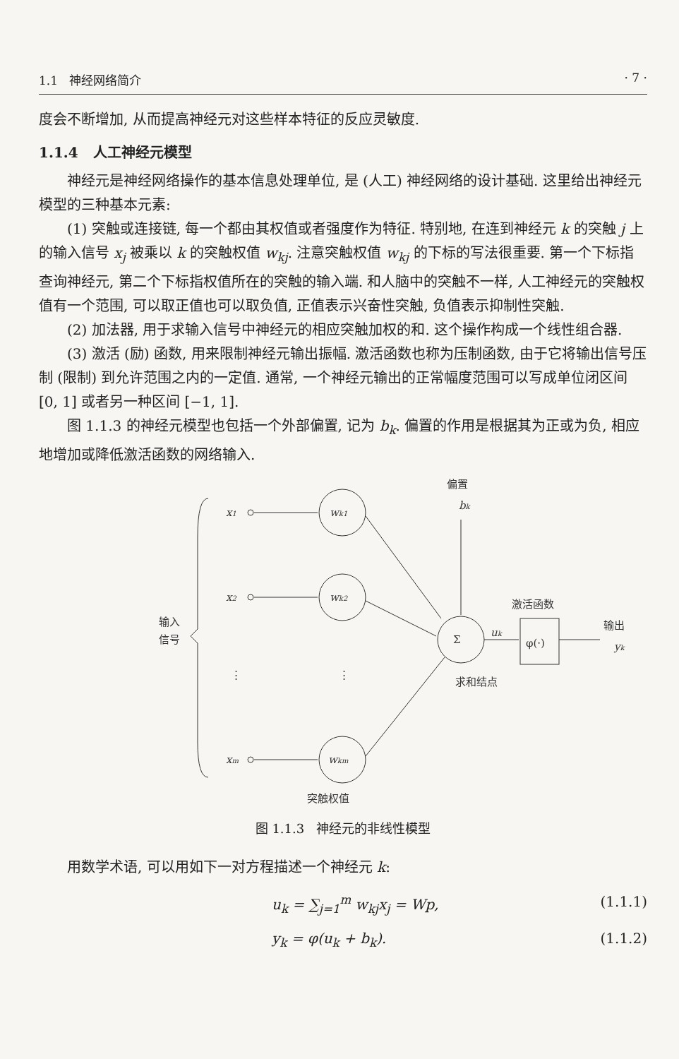1.1 神经网络简介 · 7 ·
度会不断增加, 从而提高神经元对这些样本特征的反应灵敏度.
1.1.4 人工神经元模型
神经元是神经网络操作的基本信息处理单位, 是 (人工) 神经网络的设计基础. 这里给出神经元模型的三种基本元素:
(1) 突触或连接链, 每一个都由其权值或者强度作为特征. 特别地, 在连到神经元 k 的突触 j 上的输入信号 x<sub>j</sub> 被乘以 k 的突触权值 w<sub>kj</sub>. 注意突触权值 w<sub>kj</sub> 的下标的写法很重要. 第一个下标指查询神经元, 第二个下标指权值所在的突触的输入端. 和人脑中的突触不一样, 人工神经元的突触权值有一个范围, 可以取正值也可以取负值, 正值表示兴奋性突触, 负值表示抑制性突触.
(2) 加法器, 用于求输入信号中神经元的相应突触加权的和. 这个操作构成一个线性组合器.
(3) 激活 (励) 函数, 用来限制神经元输出振幅. 激活函数也称为压制函数, 由于它将输出信号压制 (限制) 到允许范围之内的一定值. 通常, 一个神经元输出的正常幅度范围可以写成单位闭区间 [0, 1] 或者另一种区间 [−1, 1].
图 1.1.3 的神经元模型也包括一个外部偏置, 记为 b<sub>k</sub>. 偏置的作用是根据其为正或为负, 相应地增加或降低激活函数的网络输入.
偏置
bk
x1
x2
xm
wk1
wk2
wkm
输入
信号
⋮
⋮
Σ
uk
激活函数
φ(·)
输出
yk
求和结点
突触权值
图 1.1.3 神经元的非线性模型
用数学术语, 可以用如下一对方程描述一个神经元 k:
u<sub>k</sub> = ∑<sub>j=1</sub><sup>m</sup> w<sub>kj</sub>x<sub>j</sub> = Wp, (1.1.1)
y<sub>k</sub> = φ(u<sub>k</sub> + b<sub>k</sub>). (1.1.2)